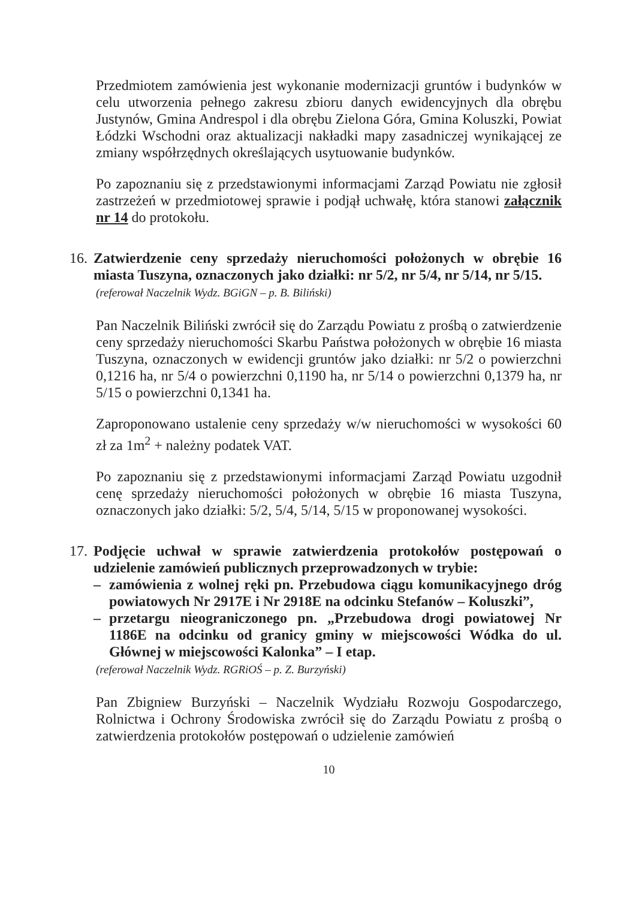Przedmiotem zamówienia jest wykonanie modernizacji gruntów i budynków w celu utworzenia pełnego zakresu zbioru danych ewidencyjnych dla obrębu Justynów, Gmina Andrespol i dla obrębu Zielona Góra, Gmina Koluszki, Powiat Łódzki Wschodni oraz aktualizacji nakładki mapy zasadniczej wynikającej ze zmiany współrzędnych określających usytuowanie budynków.
Po zapoznaniu się z przedstawionymi informacjami Zarząd Powiatu nie zgłosił zastrzeżeń w przedmiotowej sprawie i podjął uchwałę, która stanowi załącznik nr 14 do protokołu.
16.
Zatwierdzenie ceny sprzedaży nieruchomości położonych w obrębie 16 miasta Tuszyna, oznaczonych jako działki: nr 5/2, nr 5/4, nr 5/14, nr 5/15.
(referował Naczelnik Wydz. BGiGN – p. B. Biliński)
Pan Naczelnik Biliński zwrócił się do Zarządu Powiatu z prośbą o zatwierdzenie ceny sprzedaży nieruchomości Skarbu Państwa położonych w obrębie 16 miasta Tuszyna, oznaczonych w ewidencji gruntów jako działki: nr 5/2 o powierzchni 0,1216 ha, nr 5/4 o powierzchni 0,1190 ha, nr 5/14 o powierzchni 0,1379 ha, nr 5/15 o powierzchni 0,1341 ha.
Zaproponowano ustalenie ceny sprzedaży w/w nieruchomości w wysokości 60 zł za 1m<sup>2</sup> + należny podatek VAT.
Po zapoznaniu się z przedstawionymi informacjami Zarząd Powiatu uzgodnił cenę sprzedaży nieruchomości położonych w obrębie 16 miasta Tuszyna, oznaczonych jako działki: 5/2, 5/4, 5/14, 5/15 w proponowanej wysokości.
17.
Podjęcie uchwał w sprawie zatwierdzenia protokołów postępowań o udzielenie zamówień publicznych przeprowadzonych w trybie:
– zamówienia z wolnej ręki pn. Przebudowa ciągu komunikacyjnego dróg powiatowych Nr 2917E i Nr 2918E na odcinku Stefanów – Koluszki”,
– przetargu nieograniczonego pn. „Przebudowa drogi powiatowej Nr 1186E na odcinku od granicy gminy w miejscowości Wódka do ul. Głównej w miejscowości Kalonka” – I etap.
(referował Naczelnik Wydz. RGRiOŚ – p. Z. Burzyński)
Pan Zbigniew Burzyński – Naczelnik Wydziału Rozwoju Gospodarczego, Rolnictwa i Ochrony Środowiska zwrócił się do Zarządu Powiatu z prośbą o zatwierdzenia protokołów postępowań o udzielenie zamówień
10